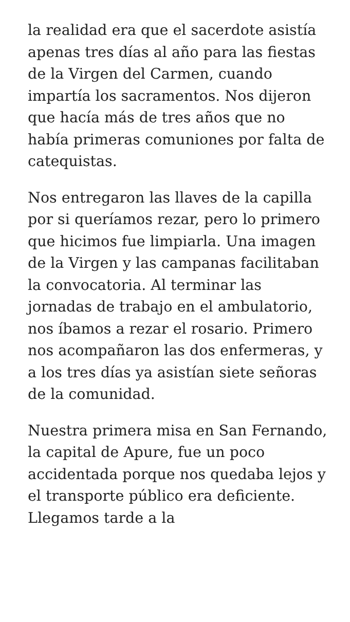la realidad era que el sacerdote asistía apenas tres días al año para las fiestas de la Virgen del Carmen, cuando impartía los sacramentos. Nos dijeron que hacía más de tres años que no había primeras comuniones por falta de catequistas.
Nos entregaron las llaves de la capilla por si queríamos rezar, pero lo primero que hicimos fue limpiarla. Una imagen de la Virgen y las campanas facilitaban la convocatoria. Al terminar las jornadas de trabajo en el ambulatorio, nos íbamos a rezar el rosario. Primero nos acompañaron las dos enfermeras, y a los tres días ya asistían siete señoras de la comunidad.
Nuestra primera misa en San Fernando, la capital de Apure, fue un poco accidentada porque nos quedaba lejos y el transporte público era deficiente. Llegamos tarde a la